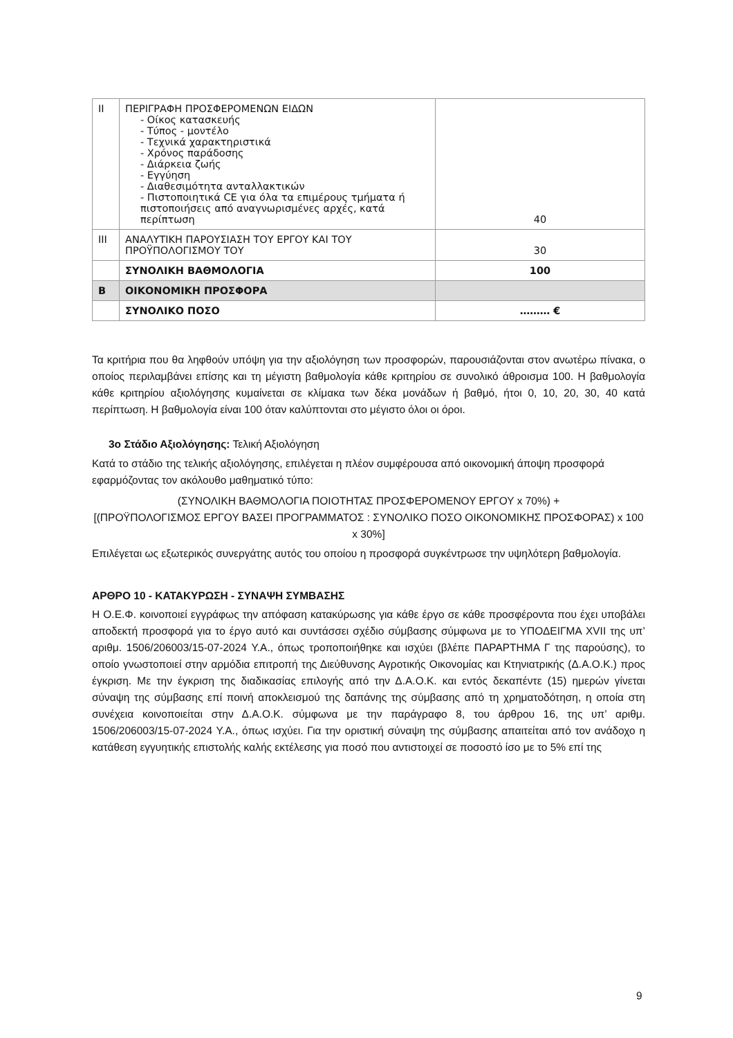| ΙΙ | ΠΕΡΙΓΡΑΦΗ ΠΡΟΣΦΕΡΟΜΕΝΩΝ ΕΙΔΩΝ - Οίκος κατασκευής - Τύπος - μοντέλο - Τεχνικά χαρακτηριστικά - Χρόνος παράδοσης - Διάρκεια ζωής - Εγγύηση - Διαθεσιμότητα ανταλλακτικών - Πιστοποιητικά CE για όλα τα επιμέρους τμήματα ή πιστοποιήσεις από αναγνωρισμένες αρχές, κατά περίπτωση | 40 |
| ΙΙΙ | ΑΝΑΛΥΤΙΚΗ ΠΑΡΟΥΣΙΑΣΗ ΤΟΥ ΕΡΓΟΥ ΚΑΙ ΤΟΥ ΠΡΟΫΠΟΛΟΓΙΣΜΟΥ ΤΟΥ | 30 |
| | ΣΥΝΟΛΙΚΗ ΒΑΘΜΟΛΟΓΙΑ | 100 |
| Β | ΟΙΚΟΝΟΜΙΚΗ ΠΡΟΣΦΟΡΑ | |
| | ΣΥΝΟΛΙΚΟ ΠΟΣΟ | ……… € |
Τα κριτήρια που θα ληφθούν υπόψη για την αξιολόγηση των προσφορών, παρουσιάζονται στον ανωτέρω πίνακα, ο οποίος περιλαμβάνει επίσης και τη μέγιστη βαθμολογία κάθε κριτηρίου σε συνολικό άθροισμα 100. Η βαθμολογία κάθε κριτηρίου αξιολόγησης κυμαίνεται σε κλίμακα των δέκα μονάδων ή βαθμό, ήτοι 0, 10, 20, 30, 40 κατά περίπτωση. Η βαθμολογία είναι 100 όταν καλύπτονται στο μέγιστο όλοι οι όροι.
3ο Στάδιο Αξιολόγησης: Τελική Αξιολόγηση
Κατά το στάδιο της τελικής αξιολόγησης, επιλέγεται η πλέον συμφέρουσα από οικονομική άποψη προσφορά εφαρμόζοντας τον ακόλουθο μαθηματικό τύπο:
(ΣΥΝΟΛΙΚΗ ΒΑΘΜΟΛΟΓΙΑ ΠΟΙΟΤΗΤΑΣ ΠΡΟΣΦΕΡΟΜΕΝΟΥ ΕΡΓΟΥ x 70%) +
[(ΠΡΟΫΠΟΛΟΓΙΣΜΟΣ ΕΡΓΟΥ ΒΑΣΕΙ ΠΡΟΓΡΑΜΜΑΤΟΣ : ΣΥΝΟΛΙΚΟ ΠΟΣΟ ΟΙΚΟΝΟΜΙΚΗΣ ΠΡΟΣΦΟΡΑΣ) x 100 x 30%]
Επιλέγεται ως εξωτερικός συνεργάτης αυτός του οποίου η προσφορά συγκέντρωσε την υψηλότερη βαθμολογία.
ΑΡΘΡΟ 10 - ΚΑΤΑΚΥΡΩΣΗ - ΣΥΝΑΨΗ ΣΥΜΒΑΣΗΣ
Η Ο.Ε.Φ. κοινοποιεί εγγράφως την απόφαση κατακύρωσης για κάθε έργο σε κάθε προσφέροντα που έχει υποβάλει αποδεκτή προσφορά για το έργο αυτό και συντάσσει σχέδιο σύμβασης σύμφωνα με το ΥΠΟΔΕΙΓΜΑ XVII της υπ’ αριθμ. 1506/206003/15-07-2024 Υ.Α., όπως τροποποιήθηκε και ισχύει (βλέπε ΠΑΡΑΡΤΗΜΑ Γ της παρούσης), το οποίο γνωστοποιεί στην αρμόδια επιτροπή της Διεύθυνσης Αγροτικής Οικονομίας και Κτηνιατρικής (Δ.Α.Ο.Κ.) προς έγκριση. Με την έγκριση της διαδικασίας επιλογής από την Δ.Α.Ο.Κ. και εντός δεκαπέντε (15) ημερών γίνεται σύναψη της σύμβασης επί ποινή αποκλεισμού της δαπάνης της σύμβασης από τη χρηματοδότηση, η οποία στη συνέχεια κοινοποιείται στην Δ.Α.Ο.Κ. σύμφωνα με την παράγραφο 8, του άρθρου 16, της υπ’ αριθμ. 1506/206003/15-07-2024 Υ.Α., όπως ισχύει. Για την οριστική σύναψη της σύμβασης απαιτείται από τον ανάδοχο η κατάθεση εγγυητικής επιστολής καλής εκτέλεσης για ποσό που αντιστοιχεί σε ποσοστό ίσο με το 5% επί της
9